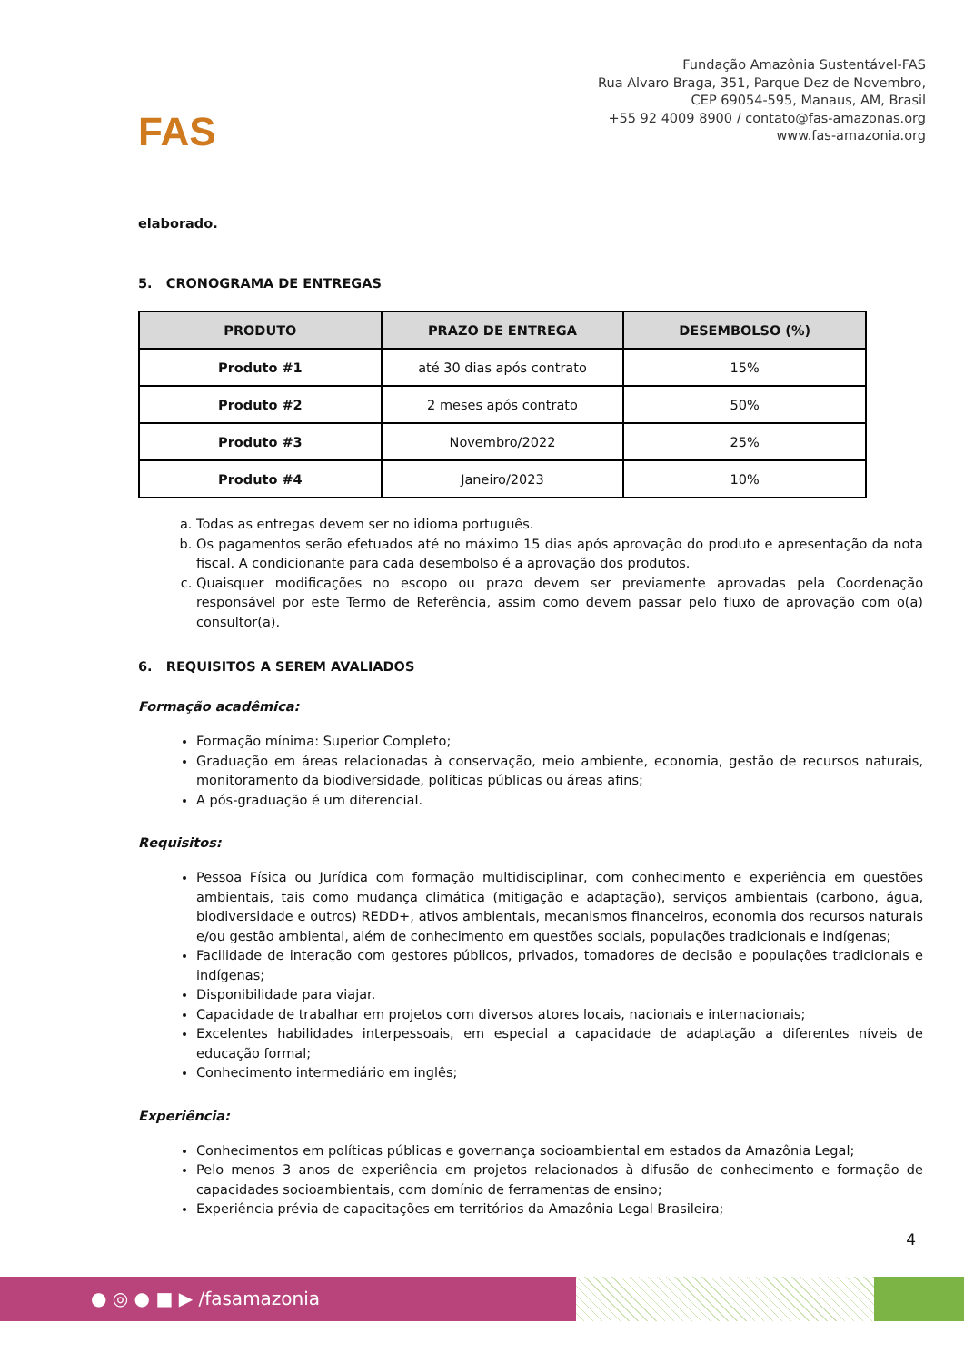FAS
Fundação Amazônia Sustentável-FAS
Rua Alvaro Braga, 351, Parque Dez de Novembro,
CEP 69054-595, Manaus, AM, Brasil
+55 92 4009 8900 / contato@fas-amazonas.org
www.fas-amazonia.org
elaborado.
5. CRONOGRAMA DE ENTREGAS
| PRODUTO | PRAZO DE ENTREGA | DESEMBOLSO (%) |
| --- | --- | --- |
| Produto #1 | até 30 dias após contrato | 15% |
| Produto #2 | 2 meses após contrato | 50% |
| Produto #3 | Novembro/2022 | 25% |
| Produto #4 | Janeiro/2023 | 10% |
a. Todas as entregas devem ser no idioma português.
b. Os pagamentos serão efetuados até no máximo 15 dias após aprovação do produto e apresentação da nota fiscal. A condicionante para cada desembolso é a aprovação dos produtos.
c. Quaisquer modificações no escopo ou prazo devem ser previamente aprovadas pela Coordenação responsável por este Termo de Referência, assim como devem passar pelo fluxo de aprovação com o(a) consultor(a).
6. REQUISITOS A SEREM AVALIADOS
Formação acadêmica:
Formação mínima: Superior Completo;
Graduação em áreas relacionadas à conservação, meio ambiente, economia, gestão de recursos naturais, monitoramento da biodiversidade, políticas públicas ou áreas afins;
A pós-graduação é um diferencial.
Requisitos:
Pessoa Física ou Jurídica com formação multidisciplinar, com conhecimento e experiência em questões ambientais, tais como mudança climática (mitigação e adaptação), serviços ambientais (carbono, água, biodiversidade e outros) REDD+, ativos ambientais, mecanismos financeiros, economia dos recursos naturais e/ou gestão ambiental, além de conhecimento em questões sociais, populações tradicionais e indígenas;
Facilidade de interação com gestores públicos, privados, tomadores de decisão e populações tradicionais e indígenas;
Disponibilidade para viajar.
Capacidade de trabalhar em projetos com diversos atores locais, nacionais e internacionais;
Excelentes habilidades interpessoais, em especial a capacidade de adaptação a diferentes níveis de educação formal;
Conhecimento intermediário em inglês;
Experiência:
Conhecimentos em políticas públicas e governança socioambiental em estados da Amazônia Legal;
Pelo menos 3 anos de experiência em projetos relacionados à difusão de conhecimento e formação de capacidades socioambientais, com domínio de ferramentas de ensino;
Experiência prévia de capacitações em territórios da Amazônia Legal Brasileira;
4
● ◎ ● ■ ▶ /fasamazonia